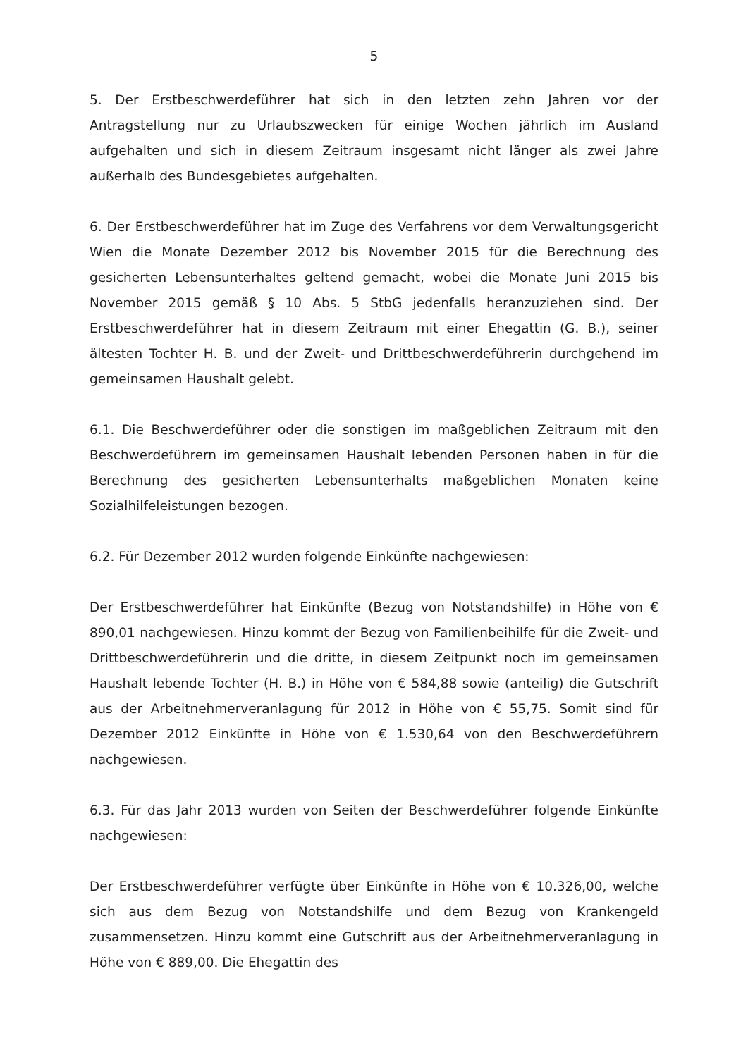5
5. Der Erstbeschwerdeführer hat sich in den letzten zehn Jahren vor der Antragstellung nur zu Urlaubszwecken für einige Wochen jährlich im Ausland aufgehalten und sich in diesem Zeitraum insgesamt nicht länger als zwei Jahre außerhalb des Bundesgebietes aufgehalten.
6. Der Erstbeschwerdeführer hat im Zuge des Verfahrens vor dem Verwaltungsgericht Wien die Monate Dezember 2012 bis November 2015 für die Berechnung des gesicherten Lebensunterhaltes geltend gemacht, wobei die Monate Juni 2015 bis November 2015 gemäß § 10 Abs. 5 StbG jedenfalls heranzuziehen sind. Der Erstbeschwerdeführer hat in diesem Zeitraum mit einer Ehegattin (G. B.), seiner ältesten Tochter H. B. und der Zweit- und Drittbeschwerdeführerin durchgehend im gemeinsamen Haushalt gelebt.
6.1. Die Beschwerdeführer oder die sonstigen im maßgeblichen Zeitraum mit den Beschwerdeführern im gemeinsamen Haushalt lebenden Personen haben in für die Berechnung des gesicherten Lebensunterhalts maßgeblichen Monaten keine Sozialhilfeleistungen bezogen.
6.2. Für Dezember 2012 wurden folgende Einkünfte nachgewiesen:
Der Erstbeschwerdeführer hat Einkünfte (Bezug von Notstandshilfe) in Höhe von € 890,01 nachgewiesen. Hinzu kommt der Bezug von Familienbeihilfe für die Zweit- und Drittbeschwerdeführerin und die dritte, in diesem Zeitpunkt noch im gemeinsamen Haushalt lebende Tochter (H. B.) in Höhe von € 584,88 sowie (anteilig) die Gutschrift aus der Arbeitnehmerveranlagung für 2012 in Höhe von € 55,75. Somit sind für Dezember 2012 Einkünfte in Höhe von € 1.530,64 von den Beschwerdeführern nachgewiesen.
6.3. Für das Jahr 2013 wurden von Seiten der Beschwerdeführer folgende Einkünfte nachgewiesen:
Der Erstbeschwerdeführer verfügte über Einkünfte in Höhe von € 10.326,00, welche sich aus dem Bezug von Notstandshilfe und dem Bezug von Krankengeld zusammensetzen. Hinzu kommt eine Gutschrift aus der Arbeitnehmerveranlagung in Höhe von € 889,00. Die Ehegattin des